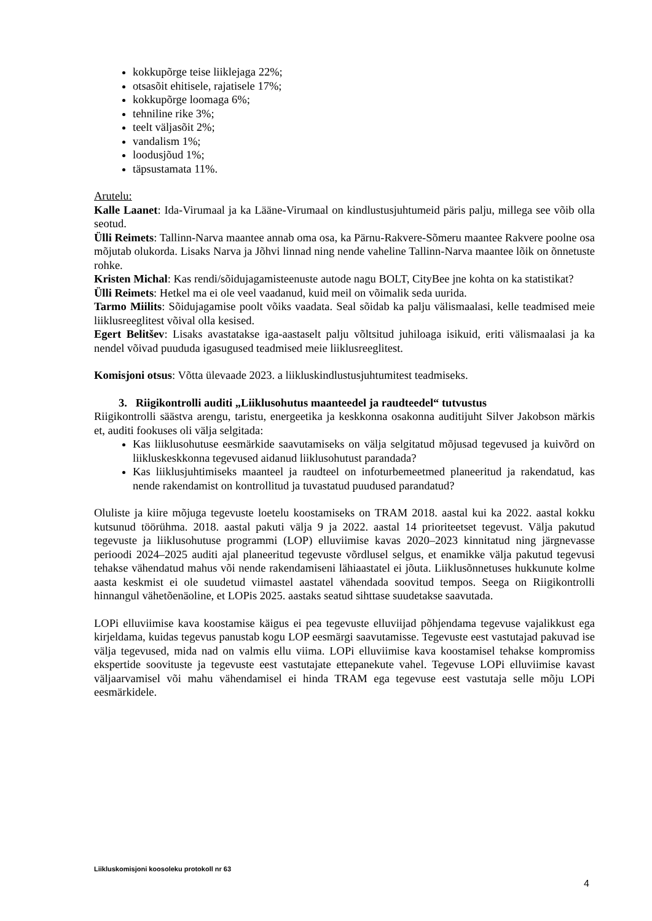kokkupõrge teise liiklejaga 22%;
otsasõit ehitisele, rajatisele 17%;
kokkupõrge loomaga 6%;
tehniline rike 3%;
teelt väljasõit 2%;
vandalism 1%;
loodusjõud 1%;
täpsustamata 11%.
Arutelu:
Kalle Laanet: Ida-Virumaal ja ka Lääne-Virumaal on kindlustusjuhtumeid päris palju, millega see võib olla seotud.
Ülli Reimets: Tallinn-Narva maantee annab oma osa, ka Pärnu-Rakvere-Sõmeru maantee Rakvere poolne osa mõjutab olukorda. Lisaks Narva ja Jõhvi linnad ning nende vaheline Tallinn-Narva maantee lõik on õnnetuste rohke.
Kristen Michal: Kas rendi/sõidujagamisteenuste autode nagu BOLT, CityBee jne kohta on ka statistikat?
Ülli Reimets: Hetkel ma ei ole veel vaadanud, kuid meil on võimalik seda uurida.
Tarmo Miilits: Sõidujagamise poolt võiks vaadata. Seal sõidab ka palju välismaalasi, kelle teadmised meie liiklusreeglitest võival olla kesised.
Egert Belitšev: Lisaks avastatakse iga-aastaselt palju võltsitud juhiloaga isikuid, eriti välismaalasi ja ka nendel võivad puududa igasugused teadmised meie liiklusreeglitest.
Komisjoni otsus: Võtta ülevaade 2023. a liikluskindlustusjuhtumitest teadmiseks.
3. Riigikontrolli auditi „Liiklusohutus maanteedel ja raudteedel“ tutvustus
Riigikontrolli säästva arengu, taristu, energeetika ja keskkonna osakonna auditijuht Silver Jakobson märkis et, auditi fookuses oli välja selgitada:
Kas liiklusohutuse eesmärkide saavutamiseks on välja selgitatud mõjusad tegevused ja kuivõrd on liikluskeskkonna tegevused aidanud liiklusohutust parandada?
Kas liiklusjuhtimiseks maanteel ja raudteel on infoturbemeetmed planeeritud ja rakendatud, kas nende rakendamist on kontrollitud ja tuvastatud puudused parandatud?
Oluliste ja kiire mõjuga tegevuste loetelu koostamiseks on TRAM 2018. aastal kui ka 2022. aastal kokku kutsunud töörühma. 2018. aastal pakuti välja 9 ja 2022. aastal 14 prioriteetset tegevust. Välja pakutud tegevuste ja liiklusohutuse programmi (LOP) elluviimise kavas 2020–2023 kinnitatud ning järgnevasse perioodi 2024–2025 auditi ajal planeeritud tegevuste võrdlusel selgus, et enamikke välja pakutud tegevusi tehakse vähendatud mahus või nende rakendamiseni lähiaastatel ei jõuta. Liiklusõnnetuses hukkunute kolme aasta keskmist ei ole suudetud viimastel aastatel vähendada soovitud tempos. Seega on Riigikontrolli hinnangul vähetõenäoline, et LOPis 2025. aastaks seatud sihttase suudetakse saavutada.
LOPi elluviimise kava koostamise käigus ei pea tegevuste elluviijad põhjendama tegevuse vajalikkust ega kirjeldama, kuidas tegevus panustab kogu LOP eesmärgi saavutamisse. Tegevuste eest vastutajad pakuvad ise välja tegevused, mida nad on valmis ellu viima. LOPi elluviimise kava koostamisel tehakse kompromiss ekspertide soovituste ja tegevuste eest vastutajate ettepanekute vahel. Tegevuse LOPi elluviimise kavast väljaarvamisel või mahu vähendamisel ei hinda TRAM ega tegevuse eest vastutaja selle mõju LOPi eesmärkidele.
Liikluskomisjoni koosoleku protokoll nr 63
4